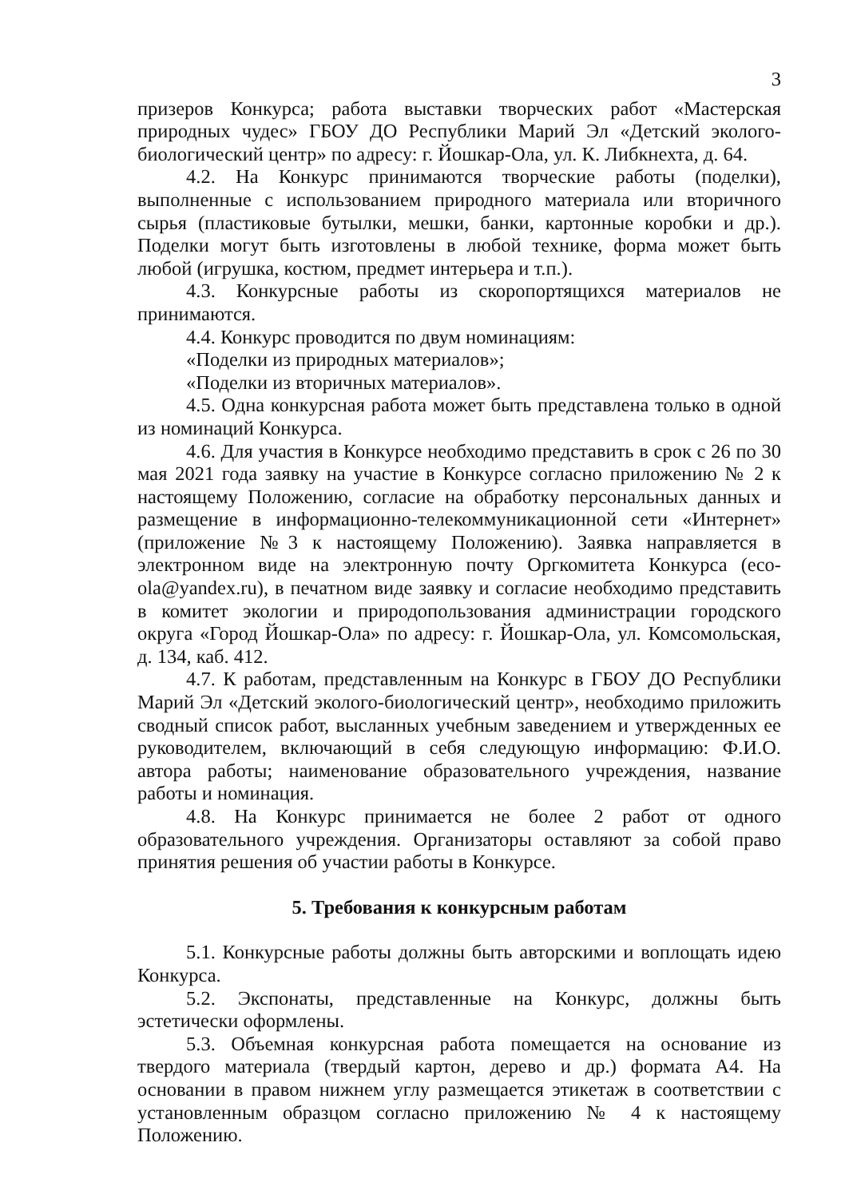3
призеров Конкурса; работа выставки творческих работ «Мастерская природных чудес» ГБОУ ДО Республики Марий Эл «Детский эколого-биологический центр» по адресу: г. Йошкар-Ола, ул. К. Либкнехта, д. 64.
4.2. На Конкурс принимаются творческие работы (поделки), выполненные с использованием природного материала или вторичного сырья (пластиковые бутылки, мешки, банки, картонные коробки и др.). Поделки могут быть изготовлены в любой технике, форма может быть любой (игрушка, костюм, предмет интерьера и т.п.).
4.3. Конкурсные работы из скоропортящихся материалов не принимаются.
4.4. Конкурс проводится по двум номинациям:
«Поделки из природных материалов»;
«Поделки из вторичных материалов».
4.5. Одна конкурсная работа может быть представлена только в одной из номинаций Конкурса.
4.6. Для участия в Конкурсе необходимо представить в срок с 26 по 30 мая 2021 года заявку на участие в Конкурсе согласно приложению № 2 к настоящему Положению, согласие на обработку персональных данных и размещение в информационно-телекоммуникационной сети «Интернет» (приложение №3 к настоящему Положению). Заявка направляется в электронном виде на электронную почту Оргкомитета Конкурса (eco-ola@yandex.ru), в печатном виде заявку и согласие необходимо представить в комитет экологии и природопользования администрации городского округа «Город Йошкар-Ола» по адресу: г. Йошкар-Ола, ул. Комсомольская, д. 134, каб. 412.
4.7. К работам, представленным на Конкурс в ГБОУ ДО Республики Марий Эл «Детский эколого-биологический центр», необходимо приложить сводный список работ, высланных учебным заведением и утвержденных ее руководителем, включающий в себя следующую информацию: Ф.И.О. автора работы; наименование образовательного учреждения, название работы и номинация.
4.8. На Конкурс принимается не более 2 работ от одного образовательного учреждения. Организаторы оставляют за собой право принятия решения об участии работы в Конкурсе.
5. Требования к конкурсным работам
5.1. Конкурсные работы должны быть авторскими и воплощать идею Конкурса.
5.2. Экспонаты, представленные на Конкурс, должны быть эстетически оформлены.
5.3. Объемная конкурсная работа помещается на основание из твердого материала (твердый картон, дерево и др.) формата А4. На основании в правом нижнем углу размещается этикетаж в соответствии с установленным образцом согласно приложению № 4 к настоящему Положению.